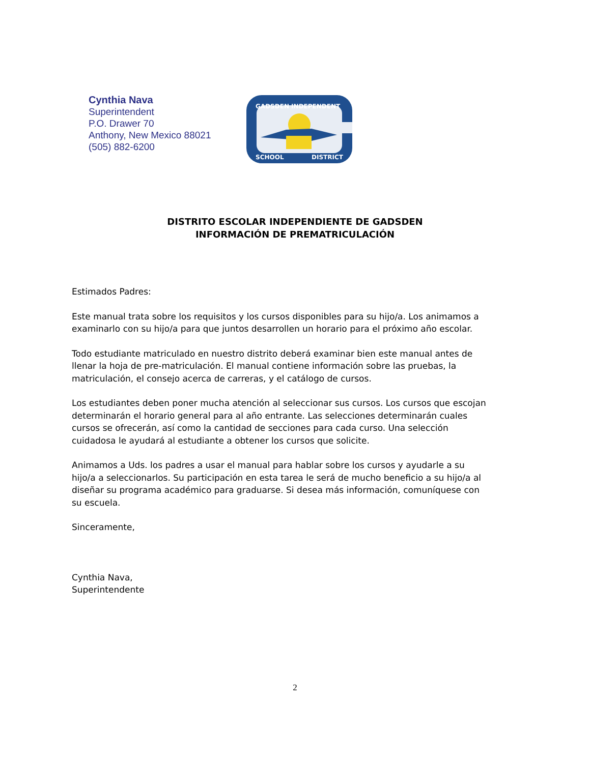Cynthia Nava
Superintendent
P.O. Drawer 70
Anthony, New Mexico 88021
(505) 882-6200
GADSDEN INDEPENDENT
SCHOOL
DISTRICT
DISTRITO ESCOLAR INDEPENDIENTE DE GADSDEN
INFORMACIÓN DE PREMATRICULACIÓN
Estimados Padres:
Este manual trata sobre los requisitos y los cursos disponibles para su hijo/a. Los animamos a examinarlo con su hijo/a para que juntos desarrollen un horario para el próximo año escolar.
Todo estudiante matriculado en nuestro distrito deberá examinar bien este manual antes de llenar la hoja de pre-matriculación. El manual contiene información sobre las pruebas, la matriculación, el consejo acerca de carreras, y el catálogo de cursos.
Los estudiantes deben poner mucha atención al seleccionar sus cursos. Los cursos que escojan determinarán el horario general para al año entrante. Las selecciones determinarán cuales cursos se ofrecerán, así como la cantidad de secciones para cada curso. Una selección cuidadosa le ayudará al estudiante a obtener los cursos que solicite.
Animamos a Uds. los padres a usar el manual para hablar sobre los cursos y ayudarle a su hijo/a a seleccionarlos. Su participación en esta tarea le será de mucho beneficio a su hijo/a al diseñar su programa académico para graduarse. Si desea más información, comuníquese con su escuela.
Sinceramente,
Cynthia Nava,
Superintendente
2